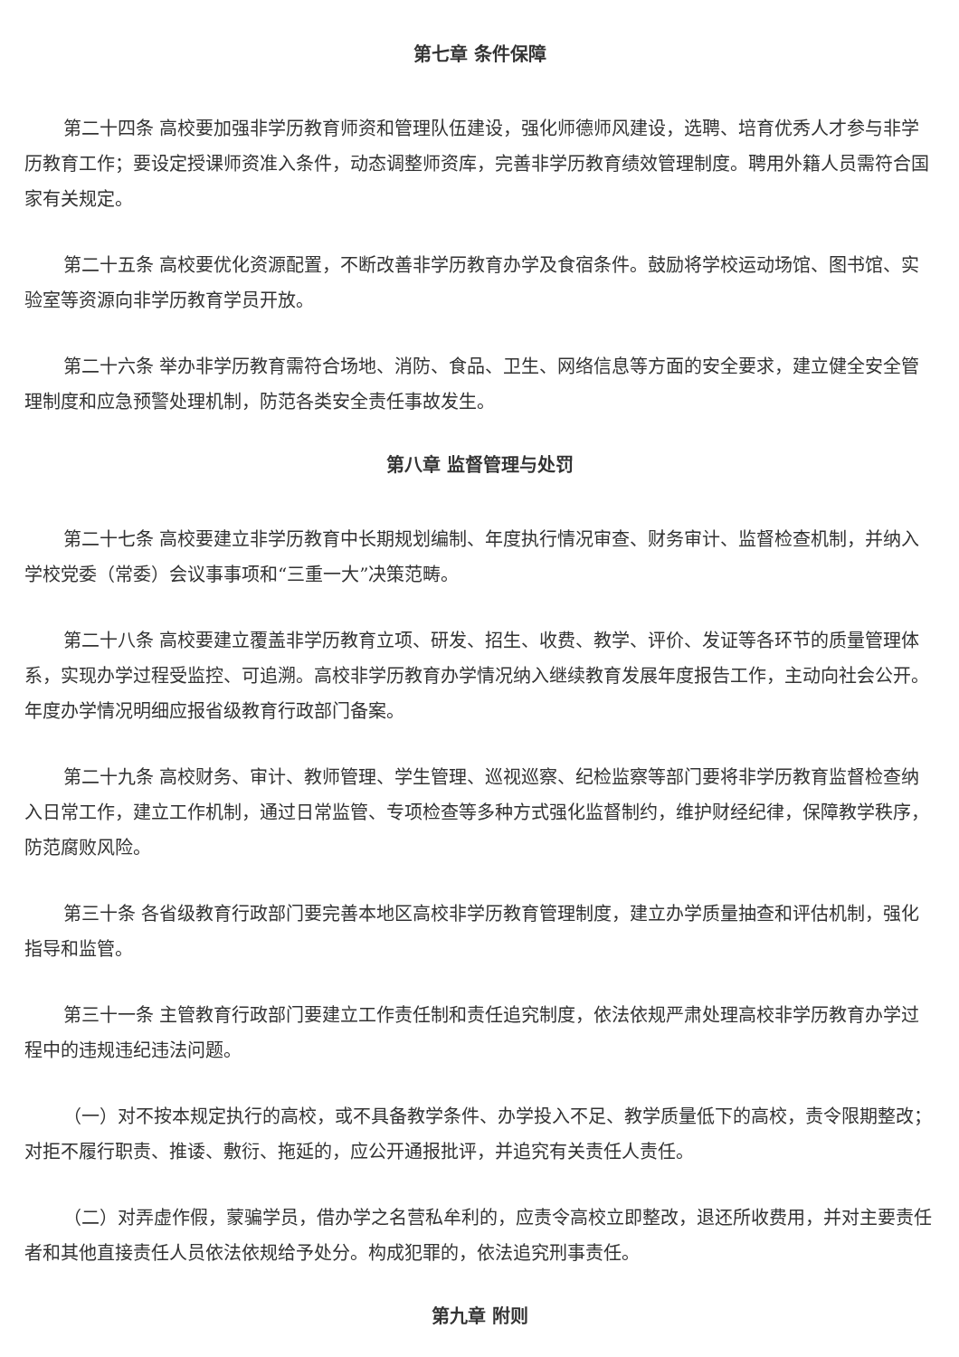第七章 条件保障
第二十四条 高校要加强非学历教育师资和管理队伍建设，强化师德师风建设，选聘、培育优秀人才参与非学历教育工作；要设定授课师资准入条件，动态调整师资库，完善非学历教育绩效管理制度。聘用外籍人员需符合国家有关规定。
第二十五条 高校要优化资源配置，不断改善非学历教育办学及食宿条件。鼓励将学校运动场馆、图书馆、实验室等资源向非学历教育学员开放。
第二十六条 举办非学历教育需符合场地、消防、食品、卫生、网络信息等方面的安全要求，建立健全安全管理制度和应急预警处理机制，防范各类安全责任事故发生。
第八章 监督管理与处罚
第二十七条 高校要建立非学历教育中长期规划编制、年度执行情况审查、财务审计、监督检查机制，并纳入学校党委（常委）会议事事项和“三重一大”决策范畴。
第二十八条 高校要建立覆盖非学历教育立项、研发、招生、收费、教学、评价、发证等各环节的质量管理体系，实现办学过程受监控、可追溯。高校非学历教育办学情况纳入继续教育发展年度报告工作，主动向社会公开。年度办学情况明细应报省级教育行政部门备案。
第二十九条 高校财务、审计、教师管理、学生管理、巡视巡察、纪检监察等部门要将非学历教育监督检查纳入日常工作，建立工作机制，通过日常监管、专项检查等多种方式强化监督制约，维护财经纪律，保障教学秩序，防范腐败风险。
第三十条 各省级教育行政部门要完善本地区高校非学历教育管理制度，建立办学质量抽查和评估机制，强化指导和监管。
第三十一条 主管教育行政部门要建立工作责任制和责任追究制度，依法依规严肃处理高校非学历教育办学过程中的违规违纪违法问题。
（一）对不按本规定执行的高校，或不具备教学条件、办学投入不足、教学质量低下的高校，责令限期整改；对拒不履行职责、推诿、敷衍、拖延的，应公开通报批评，并追究有关责任人责任。
（二）对弄虚作假，蒙骗学员，借办学之名营私牟利的，应责令高校立即整改，退还所收费用，并对主要责任者和其他直接责任人员依法依规给予处分。构成犯罪的，依法追究刑事责任。
第九章 附则